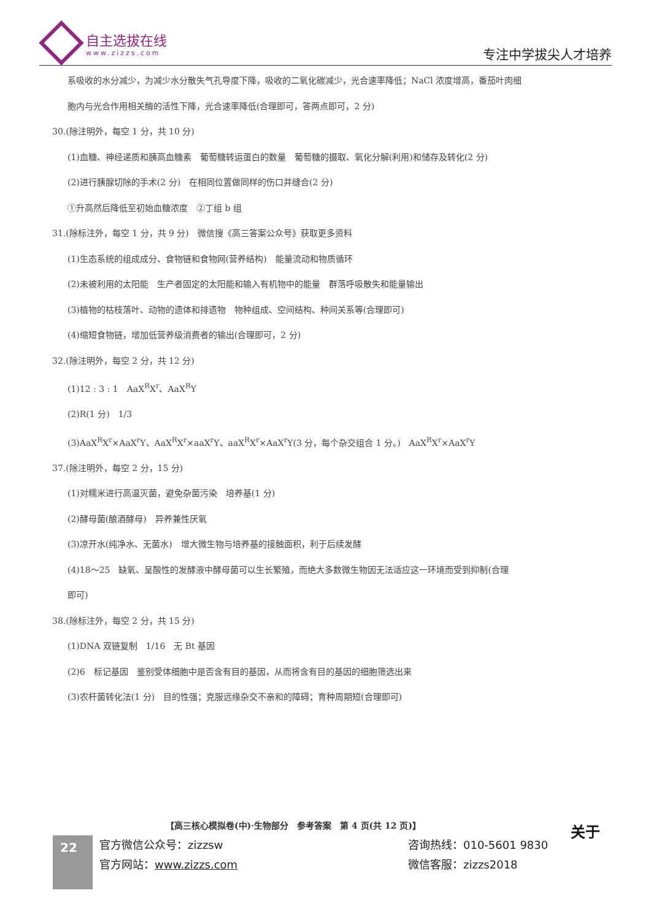自主选拔在线
www.zizzs.com
专注中学拔尖人才培养
系吸收的水分减少，为减少水分散失气孔导度下降，吸收的二氧化碳减少，光合速率降低；NaCl 浓度增高，番茄叶肉细
胞内与光合作用相关酶的活性下降，光合速率降低(合理即可，答两点即可，2 分)
30.(除注明外，每空 1 分，共 10 分)
(1)血糖、神经递质和胰高血糖素　葡萄糖转运蛋白的数量　葡萄糖的摄取、氧化分解(利用)和储存及转化(2 分)
(2)进行胰腺切除的手术(2 分)　在相同位置做同样的伤口并缝合(2 分)
①升高然后降低至初始血糖浓度　②丁组 b 组
31.(除标注外，每空 1 分，共 9 分)　微信搜《高三答案公众号》获取更多资料
(1)生态系统的组成成分、食物链和食物网(营养结构)　能量流动和物质循环
(2)未被利用的太阳能　生产者固定的太阳能和输入有机物中的能量　群落呼吸散失和能量输出
(3)植物的枯枝落叶、动物的遗体和排遗物　物种组成、空间结构、种间关系等(合理即可)
(4)缩短食物链，增加低营养级消费者的输出(合理即可，2 分)
32.(除注明外，每空 2 分，共 12 分)
(1)12 : 3 : 1　AaX<sup>R</sup>X<sup>r</sup>、AaX<sup>R</sup>Y
(2)R(1 分)　1/3
(3)AaX<sup>R</sup>X<sup>r</sup>×AaX<sup>r</sup>Y、AaX<sup>R</sup>X<sup>r</sup>×aaX<sup>r</sup>Y、aaX<sup>R</sup>X<sup>r</sup>×AaX<sup>r</sup>Y(3 分，每个杂交组合 1 分。)　AaX<sup>R</sup>X<sup>r</sup>×AaX<sup>r</sup>Y
37.(除注明外，每空 2 分，15 分)
(1)对糯米进行高温灭菌，避免杂菌污染　培养基(1 分)
(2)酵母菌(酿酒酵母)　异养兼性厌氧
(3)凉开水(纯净水、无菌水)　增大微生物与培养基的接触面积，利于后续发酵
(4)18～25　缺氧、呈酸性的发酵液中酵母菌可以生长繁殖，而绝大多数微生物因无法适应这一环境而受到抑制(合理
即可)
38.(除标注外，每空 2 分，共 15 分)
(1)DNA 双链复制　1/16　无 Bt 基因
(2)6　标记基因　鉴别受体细胞中是否含有目的基因，从而将含有目的基因的细胞筛选出来
(3)农杆菌转化法(1 分)　目的性强；克服远缘杂交不亲和的障碍；育种周期短(合理即可)
【高三核心模拟卷(中)·生物部分　参考答案　第 4 页(共 12 页)】
关于
22
官方微信公众号：zizzsw
咨询热线：010-5601 9830
官方网站：www.zizzs.com
微信客服：zizzs2018